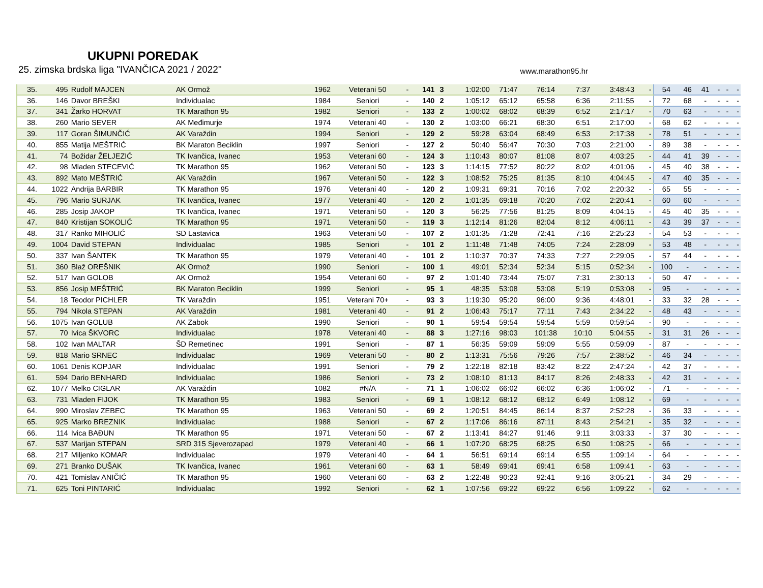UKUPNI POREDAK
25. zimska brdska liga "IVANČICA 2021 / 2022" www.marathon95.hr
| 35. | 495 | Rudolf MAJCEN | AK Ormož | 1962 | Veterani 50 | - | 141 | 3 | 1:02:00 | 71:47 | 76:14 | 7:37 | 3:48:43 | - | 54 | 46 | 41 | - | - | - |
| 36. | 146 | Davor BREŠKI | Individualac | 1984 | Seniori | - | 140 | 2 | 1:05:12 | 65:12 | 65:58 | 6:36 | 2:11:55 | - | 72 | 68 | - | - | - | - |
| 37. | 341 | Žarko HORVAT | TK Marathon 95 | 1982 | Seniori | - | 133 | 2 | 1:00:02 | 68:02 | 68:39 | 6:52 | 2:17:17 | - | 70 | 63 | - | - | - | - |
| 38. | 260 | Mario SEVER | AK Međimurje | 1974 | Veterani 40 | - | 130 | 2 | 1:03:00 | 66:21 | 68:30 | 6:51 | 2:17:00 | - | 68 | 62 | - | - | - | - |
| 39. | 117 | Goran ŠIMUNČIĆ | AK Varaždin | 1994 | Seniori | - | 129 | 2 | 59:28 | 63:04 | 68:49 | 6:53 | 2:17:38 | - | 78 | 51 | - | - | - | - |
| 40. | 855 | Matija MEŠTRIĆ | BK Maraton Beciklin | 1997 | Seniori | - | 127 | 2 | 50:40 | 56:47 | 70:30 | 7:03 | 2:21:00 | - | 89 | 38 | - | - | - | - |
| 41. | 74 | Božidar ŽELJEZIĆ | TK Ivančica, Ivanec | 1953 | Veterani 60 | - | 124 | 3 | 1:10:43 | 80:07 | 81:08 | 8:07 | 4:03:25 | - | 44 | 41 | 39 | - | - | - |
| 42. | 98 | Mladen STECEVIĆ | TK Marathon 95 | 1962 | Veterani 50 | - | 123 | 3 | 1:14:15 | 77:52 | 80:22 | 8:02 | 4:01:06 | - | 45 | 40 | 38 | - | - | - |
| 43. | 892 | Mato MEŠTRIĆ | AK Varaždin | 1967 | Veterani 50 | - | 122 | 3 | 1:08:52 | 75:25 | 81:35 | 8:10 | 4:04:45 | - | 47 | 40 | 35 | - | - | - |
| 44. | 1022 | Andrija BARBIR | TK Marathon 95 | 1976 | Veterani 40 | - | 120 | 2 | 1:09:31 | 69:31 | 70:16 | 7:02 | 2:20:32 | - | 65 | 55 | - | - | - | - |
| 45. | 796 | Mario SURJAK | TK Ivančica, Ivanec | 1977 | Veterani 40 | - | 120 | 2 | 1:01:35 | 69:18 | 70:20 | 7:02 | 2:20:41 | - | 60 | 60 | - | - | - | - |
| 46. | 285 | Josip JAKOP | TK Ivančica, Ivanec | 1971 | Veterani 50 | - | 120 | 3 | 56:25 | 77:56 | 81:25 | 8:09 | 4:04:15 | - | 45 | 40 | 35 | - | - | - |
| 47. | 840 | Kristijan SOKOLIĆ | TK Marathon 95 | 1971 | Veterani 50 | - | 119 | 3 | 1:12:14 | 81:26 | 82:04 | 8:12 | 4:06:11 | - | 43 | 39 | 37 | - | - | - |
| 48. | 317 | Ranko MIHOLIĆ | SD Lastavica | 1963 | Veterani 50 | - | 107 | 2 | 1:01:35 | 71:28 | 72:41 | 7:16 | 2:25:23 | - | 54 | 53 | - | - | - | - |
| 49. | 1004 | David STEPAN | Individualac | 1985 | Seniori | - | 101 | 2 | 1:11:48 | 71:48 | 74:05 | 7:24 | 2:28:09 | - | 53 | 48 | - | - | - | - |
| 50. | 337 | Ivan ŠANTEK | TK Marathon 95 | 1979 | Veterani 40 | - | 101 | 2 | 1:10:37 | 70:37 | 74:33 | 7:27 | 2:29:05 | - | 57 | 44 | - | - | - | - |
| 51. | 360 | Blaž OREŠNIK | AK Ormož | 1990 | Seniori | - | 100 | 1 | 49:01 | 52:34 | 52:34 | 5:15 | 0:52:34 | - | 100 | - | - | - | - | - |
| 52. | 517 | Ivan GOLOB | AK Ormož | 1954 | Veterani 60 | - | 97 | 2 | 1:01:40 | 73:44 | 75:07 | 7:31 | 2:30:13 | - | 50 | 47 | - | - | - | - |
| 53. | 856 | Josip MEŠTRIĆ | BK Maraton Beciklin | 1999 | Seniori | - | 95 | 1 | 48:35 | 53:08 | 53:08 | 5:19 | 0:53:08 | - | 95 | - | - | - | - | - |
| 54. | 18 | Teodor PICHLER | TK Varaždin | 1951 | Veterani 70+ | - | 93 | 3 | 1:19:30 | 95:20 | 96:00 | 9:36 | 4:48:01 | - | 33 | 32 | 28 | - | - | - |
| 55. | 794 | Nikola STEPAN | AK Varaždin | 1981 | Veterani 40 | - | 91 | 2 | 1:06:43 | 75:17 | 77:11 | 7:43 | 2:34:22 | - | 48 | 43 | - | - | - | - |
| 56. | 1075 | Ivan GOLUB | AK Zabok | 1990 | Seniori | - | 90 | 1 | 59:54 | 59:54 | 59:54 | 5:59 | 0:59:54 | - | 90 | - | - | - | - | - |
| 57. | 70 | Ivica ŠKVORC | Individualac | 1978 | Veterani 40 | - | 88 | 3 | 1:27:16 | 98:03 | 101:38 | 10:10 | 5:04:55 | - | 31 | 31 | 26 | - | - | - |
| 58. | 102 | Ivan MALTAR | ŠD Remetinec | 1991 | Seniori | - | 87 | 1 | 56:35 | 59:09 | 59:09 | 5:55 | 0:59:09 | - | 87 | - | - | - | - | - |
| 59. | 818 | Mario SRNEC | Individualac | 1969 | Veterani 50 | - | 80 | 2 | 1:13:31 | 75:56 | 79:26 | 7:57 | 2:38:52 | - | 46 | 34 | - | - | - | - |
| 60. | 1061 | Denis KOPJAR | Individualac | 1991 | Seniori | - | 79 | 2 | 1:22:18 | 82:18 | 83:42 | 8:22 | 2:47:24 | - | 42 | 37 | - | - | - | - |
| 61. | 594 | Dario BENHARD | Individualac | 1986 | Seniori | - | 73 | 2 | 1:08:10 | 81:13 | 84:17 | 8:26 | 2:48:33 | - | 42 | 31 | - | - | - | - |
| 62. | 1077 | Melko CIGLAR | AK Varaždin | 1082 | #N/A | - | 71 | 1 | 1:06:02 | 66:02 | 66:02 | 6:36 | 1:06:02 | - | 71 | - | - | - | - | - |
| 63. | 731 | Mladen FIJOK | TK Marathon 95 | 1983 | Seniori | - | 69 | 1 | 1:08:12 | 68:12 | 68:12 | 6:49 | 1:08:12 | - | 69 | - | - | - | - | - |
| 64. | 990 | Miroslav ZEBEC | TK Marathon 95 | 1963 | Veterani 50 | - | 69 | 2 | 1:20:51 | 84:45 | 86:14 | 8:37 | 2:52:28 | - | 36 | 33 | - | - | - | - |
| 65. | 925 | Marko BREZNIK | Individualac | 1988 | Seniori | - | 67 | 2 | 1:17:06 | 86:16 | 87:11 | 8:43 | 2:54:21 | - | 35 | 32 | - | - | - | - |
| 66. | 114 | Ivica BAĐUN | TK Marathon 95 | 1971 | Veterani 50 | - | 67 | 2 | 1:13:41 | 84:27 | 91:46 | 9:11 | 3:03:33 | - | 37 | 30 | - | - | - | - |
| 67. | 537 | Marijan STEPAN | SRD 315 Sjeverozapad | 1979 | Veterani 40 | - | 66 | 1 | 1:07:20 | 68:25 | 68:25 | 6:50 | 1:08:25 | - | 66 | - | - | - | - | - |
| 68. | 217 | Miljenko KOMAR | Individualac | 1979 | Veterani 40 | - | 64 | 1 | 56:51 | 69:14 | 69:14 | 6:55 | 1:09:14 | - | 64 | - | - | - | - | - |
| 69. | 271 | Branko DUŠAK | TK Ivančica, Ivanec | 1961 | Veterani 60 | - | 63 | 1 | 58:49 | 69:41 | 69:41 | 6:58 | 1:09:41 | - | 63 | - | - | - | - | - |
| 70. | 421 | Tomislav ANIČIĆ | TK Marathon 95 | 1960 | Veterani 60 | - | 63 | 2 | 1:22:48 | 90:23 | 92:41 | 9:16 | 3:05:21 | - | 34 | 29 | - | - | - | - |
| 71. | 625 | Toni PINTARIĆ | Individualac | 1992 | Seniori | - | 62 | 1 | 1:07:56 | 69:22 | 69:22 | 6:56 | 1:09:22 | - | 62 | - | - | - | - | - |